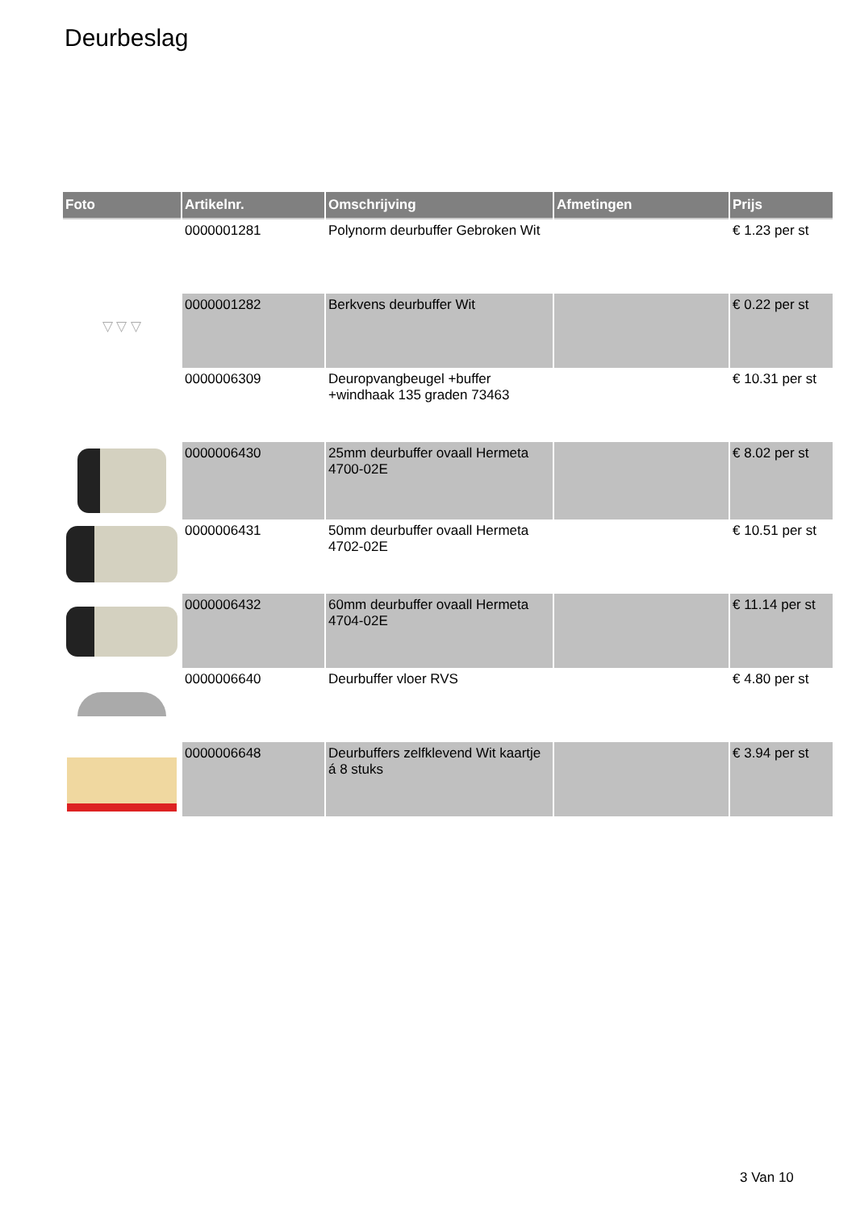Deurbeslag
| Foto | Artikelnr. | Omschrijving | Afmetingen | Prijs |
| --- | --- | --- | --- | --- |
| | 0000001281 | Polynorm deurbuffer Gebroken Wit | | € 1.23 per st |
| ▽ ▽ ▽ | 0000001282 | Berkvens deurbuffer Wit | | € 0.22 per st |
| | 0000006309 | Deuropvangbeugel +buffer +windhaak 135 graden 73463 | | € 10.31 per st |
| | 0000006430 | 25mm deurbuffer ovaall Hermeta 4700-02E | | € 8.02 per st |
| | 0000006431 | 50mm deurbuffer ovaall Hermeta 4702-02E | | € 10.51 per st |
| | 0000006432 | 60mm deurbuffer ovaall Hermeta 4704-02E | | € 11.14 per st |
| | 0000006640 | Deurbuffer vloer RVS | | € 4.80 per st |
| | 0000006648 | Deurbuffers zelfklevend Wit kaartje á 8 stuks | | € 3.94 per st |
3 Van 10